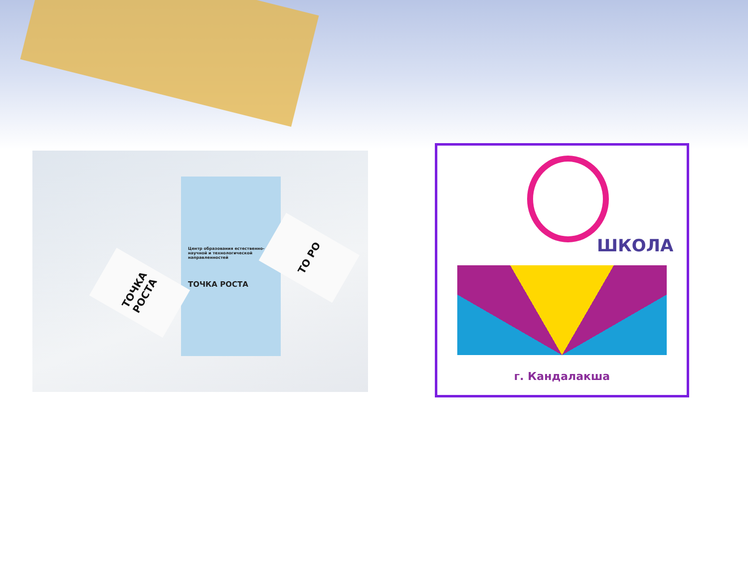Центр образования естественно-научной и технологической направленностей
ТОЧКА РОСТА
ТОЧКА РОСТА
ТО РО
ШКОЛА
г. Кандалакша